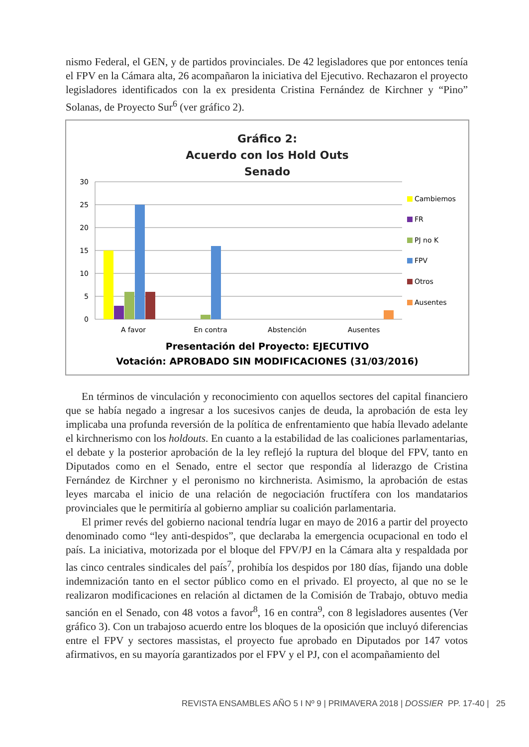nismo Federal, el GEN, y de partidos provinciales. De 42 legisladores que por entonces tenía el FPV en la Cámara alta, 26 acompañaron la iniciativa del Ejecutivo. Rechazaron el proyecto legisladores identificados con la ex presidenta Cristina Fernández de Kirchner y “Pino” Solanas, de Proyecto Sur<sup>6</sup> (ver gráfico 2).
Gráfico 2:
Acuerdo con los Hold Outs
Senado
30
25
20
15
10
5
0
A favor
En contra
Abstención
Ausentes
Cambiemos
FR
PJ no K
FPV
Otros
Ausentes
Presentación del Proyecto: EJECUTIVO
Votación: APROBADO SIN MODIFICACIONES (31/03/2016)
En términos de vinculación y reconocimiento con aquellos sectores del capital financiero que se había negado a ingresar a los sucesivos canjes de deuda, la aprobación de esta ley implicaba una profunda reversión de la política de enfrentamiento que había llevado adelante el kirchnerismo con los holdouts. En cuanto a la estabilidad de las coaliciones parlamentarias, el debate y la posterior aprobación de la ley reflejó la ruptura del bloque del FPV, tanto en Diputados como en el Senado, entre el sector que respondía al liderazgo de Cristina Fernández de Kirchner y el peronismo no kirchnerista. Asimismo, la aprobación de estas leyes marcaba el inicio de una relación de negociación fructífera con los mandatarios provinciales que le permitiría al gobierno ampliar su coalición parlamentaria.
El primer revés del gobierno nacional tendría lugar en mayo de 2016 a partir del proyecto denominado como “ley anti-despidos”, que declaraba la emergencia ocupacional en todo el país. La iniciativa, motorizada por el bloque del FPV/PJ en la Cámara alta y respaldada por las cinco centrales sindicales del país<sup>7</sup>, prohibía los despidos por 180 días, fijando una doble indemnización tanto en el sector público como en el privado. El proyecto, al que no se le realizaron modificaciones en relación al dictamen de la Comisión de Trabajo, obtuvo media sanción en el Senado, con 48 votos a favor<sup>8</sup>, 16 en contra<sup>9</sup>, con 8 legisladores ausentes (Ver gráfico 3). Con un trabajoso acuerdo entre los bloques de la oposición que incluyó diferencias entre el FPV y sectores massistas, el proyecto fue aprobado en Diputados por 147 votos afirmativos, en su mayoría garantizados por el FPV y el PJ, con el acompañamiento del
REVISTA ENSAMBLES AÑO 5 I Nº 9 | PRIMAVERA 2018 | DOSSIER PP. 17-40 | 25